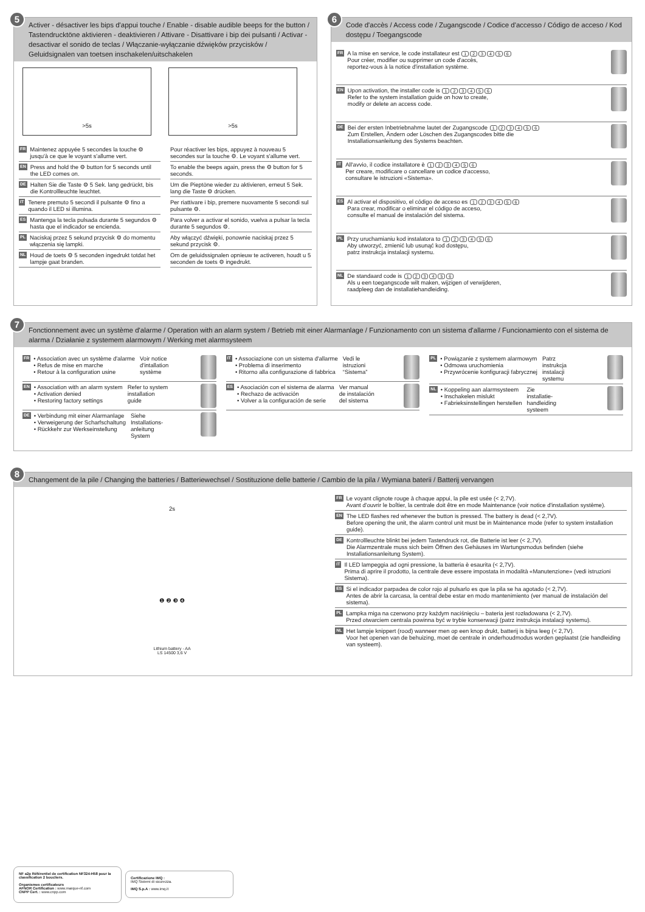5
Activer - désactiver les bips d'appui touche / Enable - disable audible beeps for the button / Tastendrucktöne aktivieren - deaktivieren / Attivare - Disattivare i bip dei pulsanti / Activar - desactivar el sonido de teclas / Włączanie-wyłączanie dźwięków przycisków / Geluidsignalen van toetsen inschakelen/uitschakelen
>5s >5s
FR Maintenez appuyée 5 secondes la touche ⚙ jusqu'à ce que le voyant s'allume vert.
EN Press and hold the ⚙ button for 5 seconds until the LED comes on.
DE Halten Sie die Taste ⚙ 5 Sek. lang gedrückt, bis die Kontrollleuchte leuchtet.
IT Tenere premuto 5 secondi il pulsante ⚙ fino a quando il LED si illumina.
ES Mantenga la tecla pulsada durante 5 segundos ⚙ hasta que el indicador se encienda.
PL Naciskaj przez 5 sekund przycisk ⚙ do momentu włączenia się lampki.
NL Houd de toets ⚙ 5 seconden ingedrukt totdat het lampje gaat branden.
Pour réactiver les bips, appuyez à nouveau 5 secondes sur la touche ⚙. Le voyant s'allume vert.
To enable the beeps again, press the ⚙ button for 5 seconds.
Um die Pieptöne wieder zu aktivieren, erneut 5 Sek. lang die Taste ⚙ drücken.
Per riattivare i bip, premere nuovamente 5 secondi sul pulsante ⚙.
Para volver a activar el sonido, vuelva a pulsar la tecla durante 5 segundos ⚙.
Aby włączyć dźwięki, ponownie naciskaj przez 5 sekund przycisk ⚙.
Om de geluidssignalen opnieuw te activeren, houdt u 5 seconden de toets ⚙ ingedrukt.
6
Code d'accès / Access code / Zugangscode / Codice d'accesso / Código de acceso / Kod dostępu / Toegangscode
FR A la mise en service, le code installateur est 123456
Pour créer, modifier ou supprimer un code d'accès,
reportez-vous à la notice d'installation système.
EN Upon activation, the installer code is 123456
Refer to the system installation guide on how to create,
modify or delete an access code.
DE Bei der ersten Inbetriebnahme lautet der Zugangscode 123456
Zum Erstellen, Ändern oder Löschen des Zugangscodes bitte die
Installationsanleitung des Systems beachten.
IT All'avvio, il codice installatore è 123456
Per creare, modificare o cancellare un codice d'accesso,
consultare le istruzioni «Sistema».
ES Al activar el dispositivo, el código de acceso es 123456
Para crear, modificar o eliminar el código de acceso,
consulte el manual de instalación del sistema.
PL Przy uruchamianiu kod instalatora to 123456
Aby utworzyć, zmienić lub usunąć kod dostępu,
patrz instrukcja instalacji systemu.
NL De standaard code is 123456
Als u een toegangscode wilt maken, wijzigen of verwijderen,
raadpleeg dan de installatiehandleiding.
7
Fonctionnement avec un système d'alarme / Operation with an alarm system / Betrieb mit einer Alarmanlage / Funzionamento con un sistema d'allarme / Funcionamiento con el sistema de alarma / Działanie z systemem alarmowym / Werking met alarmsysteem
FR • Association avec un système d'alarme
• Refus de mise en marche
• Retour à la configuration usine Voir notice
d'intallation
système
EN • Association with an alarm system
• Activation denied
• Restoring factory settings Refer to system
installation
guide
DE • Verbindung mit einer Alarmanlage
• Verweigerung der Scharfschaltung
• Rückkehr zur Werkseinstellung Siehe
Installations-
anleitung
System
IT • Associazione con un sistema d'allarme
• Problema di inserimento
• Ritorno alla configurazione di fabbrica Vedi le
istruzioni
“Sistema”
ES • Asociación con el sistema de alarma
• Rechazo de activación
• Volver a la configuración de serie Ver manual
de instalación
del sistema
PL • Powiązanie z systemem alarmowym
• Odmowa uruchomienia
• Przywrócenie konfiguracji fabrycznej Patrz
instrukcja
instalacji
systemu
NL • Koppeling aan alarmsysteem
• Inschakelen mislukt
• Fabrieksinstellingen herstellen Zie
installatie-
handleiding
systeem
8
Changement de la pile / Changing the batteries / Batteriewechsel / Sostituzione delle batterie / Cambio de la pila / Wymiana baterii / Batterij vervangen
2s
❶ ❷ ❸ ❹
Lithium battery - AA
LS 14500 3,6 V
FR Le voyant clignote rouge à chaque appui, la pile est usée (< 2,7V).
Avant d'ouvrir le boîtier, la centrale doit être en mode Maintenance (voir notice d'installation système).
EN The LED flashes red whenever the button is pressed. The battery is dead (< 2,7V).
Before opening the unit, the alarm control unit must be in Maintenance mode (refer to system installation guide).
DE Kontrollleuchte blinkt bei jedem Tastendruck rot, die Batterie ist leer (< 2,7V).
Die Alarmzentrale muss sich beim Öffnen des Gehäuses im Wartungsmodus befinden (siehe Installationsanleitung System).
IT Il LED lampeggia ad ogni pressione, la batteria è esaurita (< 2,7V).
Prima di aprire il prodotto, la centrale deve essere impostata in modalità «Manutenzione» (vedi istruzioni Sistema).
ES Si el indicador parpadea de color rojo al pulsarlo es que la pila se ha agotado (< 2,7V).
Antes de abrir la carcasa, la central debe estar en modo mantenimiento (ver manual de instalación del sistema).
PL Lampka miga na czerwono przy każdym naciśnięciu – bateria jest rozładowana (< 2,7V).
Przed otwarciem centrala powinna być w trybie konserwacji (patrz instrukcja instalacji systemu).
NL Het lampje knippert (rood) wanneer men op een knop drukt, batterij is bijna leeg (< 2,7V).
Voor het openen van de behuizing, moet de centrale in onderhoudmodus worden geplaatst (zie handleiding van systeem).
NF a2p Référentiel de certification NF324-H58 pour la classification 2 boucliers.
Organismes certificateurs
AFNOR Certification : www.marque-nf.com
CNPP Cert. : www.cnpp.com
Certificazione IMQ :
IMQ Sistemi di sicurezza.
IMQ S.p.A : www.imq.it